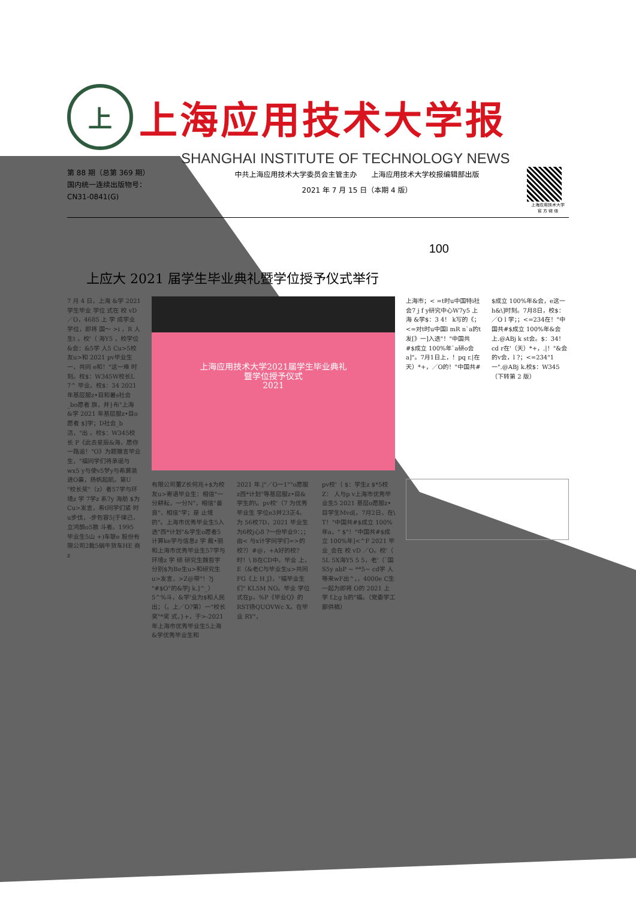上
上海应用技术大学报
SHANGHAI INSTITUTE OF TECHNOLOGY NEWS
第 88 期（总第 369 期）
国内统一连续出版物号：
CN31-0841(G)
中共上海应用技术大学委员会主管主办　　上海应用技术大学校报编辑部出版
2021 年 7 月 15 日（本期 4 版）
上海应用技术大学
官 方 微 信
100
上应大 2021 届学生毕业典礼暨学位授予仪式举行
7 月 4 日，上海 &学 2021 学生毕业 学位 式在 校 vD ／O，4685 上 学 成学业 学位，即将 国～ >i ，R 人生t 。校'（ 海Y5 ，校学位 &会：&5学 人5 Cu>5校友u>和 2021 pv毕业生 一，共同 e和！"这一难 时刻。校$：W345W校长L 7^ 毕业。校$：34 2021 年基层服z•目和暑s社会_bo愿者 旗，并}布"上海 &学 2021 年基层服z•目o愿者 $]学；D社会_b活，"出 。校$：W345校长 P《此去星辰&海，愿你一路追！"O》为题赠言毕业生，"福同学们将承诺与wx5 y与使v5梦y与希冀装进O囊，扬帆起航。第U "校长奖"（z）者57学与环境z 学 7学z 系7y 海舫 $为 Cu>发言，希t同学们紧 时u步伐，-步包容5|于律己，立鸿鹄o5散 斗者。1995 毕业生5山 +)车联e 股份有限公司2裁5蜗牛货车HE 商z
上海应用技术大学2021届学生毕业典礼
暨学位授予仪式
2021
上海市；< =t时u中国特i社会7 j f y研究中心W7y5 上海 &学$：3 4！ k写的《；<=对t时u中国l mR n`a的t发[》一]入选"！"中国共#$成立 100%年`a研o会a]"。7月1日上，！pq r.|在天）*+，／O的！"中国共#
$成立 100%年&会，e这一h&\]时刻。7月8日，校$：／O l 学；；<=234在！"中国共#$成立 100%年&会上.@ABj k st会。$：34！cd r在'（天）*+，.|！"&会的v会，l ?；<=234"1一".@ABj k.校$：W345（下转第 2 版）
有限公司董Z长何兆+$为校友u>寄语毕业生：相信"一分耕耘，一分N"，相信"善良"，相信"学；是 止境的"。上海市优秀毕业生5入选"西*计划"&学生o愿者5计算ke学与信息z 学 戴•丽和上海市优秀毕业生57学与环境z 学 硕 研究生魏哲宇分别$为Be生u>和研究生u>发言，>Z@带"！?j "#$O"的&学j k.]^_）5^%斗，&学'业为$和人民 出；（。上／O?第）一"校长奖"*奖 式，}+，于>-2021 年上海市优秀毕业生5上海 &学优秀毕业生和
2021 年.|"／O一1""o愿服z西*计划"等基层服z•目&学生的\。pv校'（7 为优秀毕业生 学位e3并23正4。为 56校7D，2021 毕业生为6校j心8 ?一份毕业9：；；由< 与x计学同学们=>的校?）#@，+A好的校?时！\ B在CD中。毕业 上，E（&老C与毕业生u>共同FG《上 H J》，"福毕业生们" KL5M NO。毕业 学位 式在p，%P《毕业Q》的RST扬QUOVWc X。在毕业 RY"，
pv校'（ $：学生z $*5校Z： 人与p v上海市优秀毕业生5 2021 基层o愿服z•目学生Mvd[。7月2日，在\ T！"中国共#$成立 100%年a，" $"！"中国共#$成立 100%年]<^F 2021 毕业_会在 校 vD ／O。校'（ 5L 5X海Y5 5 5，老'（`国S5y abP ~ **5~ cd学 人等来wF出^，，4000e C生一起为即将 O的 2021 上 学 f上g h的"福。（党委学工部供稿）